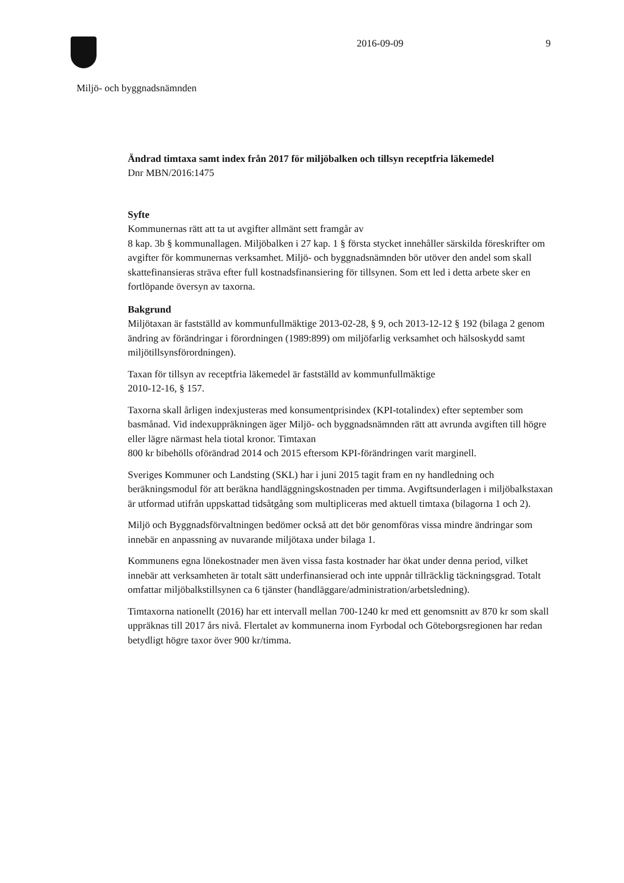2016-09-09 9
Miljö- och byggnadsnämnden
Ändrad timtaxa samt index från 2017 för miljöbalken och tillsyn receptfria läkemedel
Dnr MBN/2016:1475
Syfte
Kommunernas rätt att ta ut avgifter allmänt sett framgår av
8 kap. 3b § kommunallagen. Miljöbalken i 27 kap. 1 § första stycket innehåller särskilda föreskrifter om avgifter för kommunernas verksamhet. Miljö- och byggnadsnämnden bör utöver den andel som skall skattefinansieras sträva efter full kostnadsfinansiering för tillsynen. Som ett led i detta arbete sker en fortlöpande översyn av taxorna.
Bakgrund
Miljötaxan är fastställd av kommunfullmäktige 2013-02-28, § 9, och 2013-12-12 § 192 (bilaga 2 genom ändring av förändringar i förordningen (1989:899) om miljöfarlig verksamhet och hälsoskydd samt miljötillsynsförordningen).
Taxan för tillsyn av receptfria läkemedel är fastställd av kommunfullmäktige
2010-12-16, § 157.
Taxorna skall årligen indexjusteras med konsumentprisindex (KPI-totalindex) efter september som basmånad. Vid indexuppräkningen äger Miljö- och byggnadsnämnden rätt att avrunda avgiften till högre eller lägre närmast hela tiotal kronor. Timtaxan
800 kr bibehölls oförändrad 2014 och 2015 eftersom KPI-förändringen varit marginell.
Sveriges Kommuner och Landsting (SKL) har i juni 2015 tagit fram en ny handledning och beräkningsmodul för att beräkna handläggningskostnaden per timma. Avgiftsunderlagen i miljöbalkstaxan är utformad utifrån uppskattad tidsåtgång som multipliceras med aktuell timtaxa (bilagorna 1 och 2).
Miljö och Byggnadsförvaltningen bedömer också att det bör genomföras vissa mindre ändringar som innebär en anpassning av nuvarande miljötaxa under bilaga 1.
Kommunens egna lönekostnader men även vissa fasta kostnader har ökat under denna period, vilket innebär att verksamheten är totalt sätt underfinansierad och inte uppnår tillräcklig täckningsgrad. Totalt omfattar miljöbalkstillsynen ca 6 tjänster (handläggare/administration/arbetsledning).
Timtaxorna nationellt (2016) har ett intervall mellan 700-1240 kr med ett genomsnitt av 870 kr som skall uppräknas till 2017 års nivå. Flertalet av kommunerna inom Fyrbodal och Göteborgsregionen har redan betydligt högre taxor över 900 kr/timma.